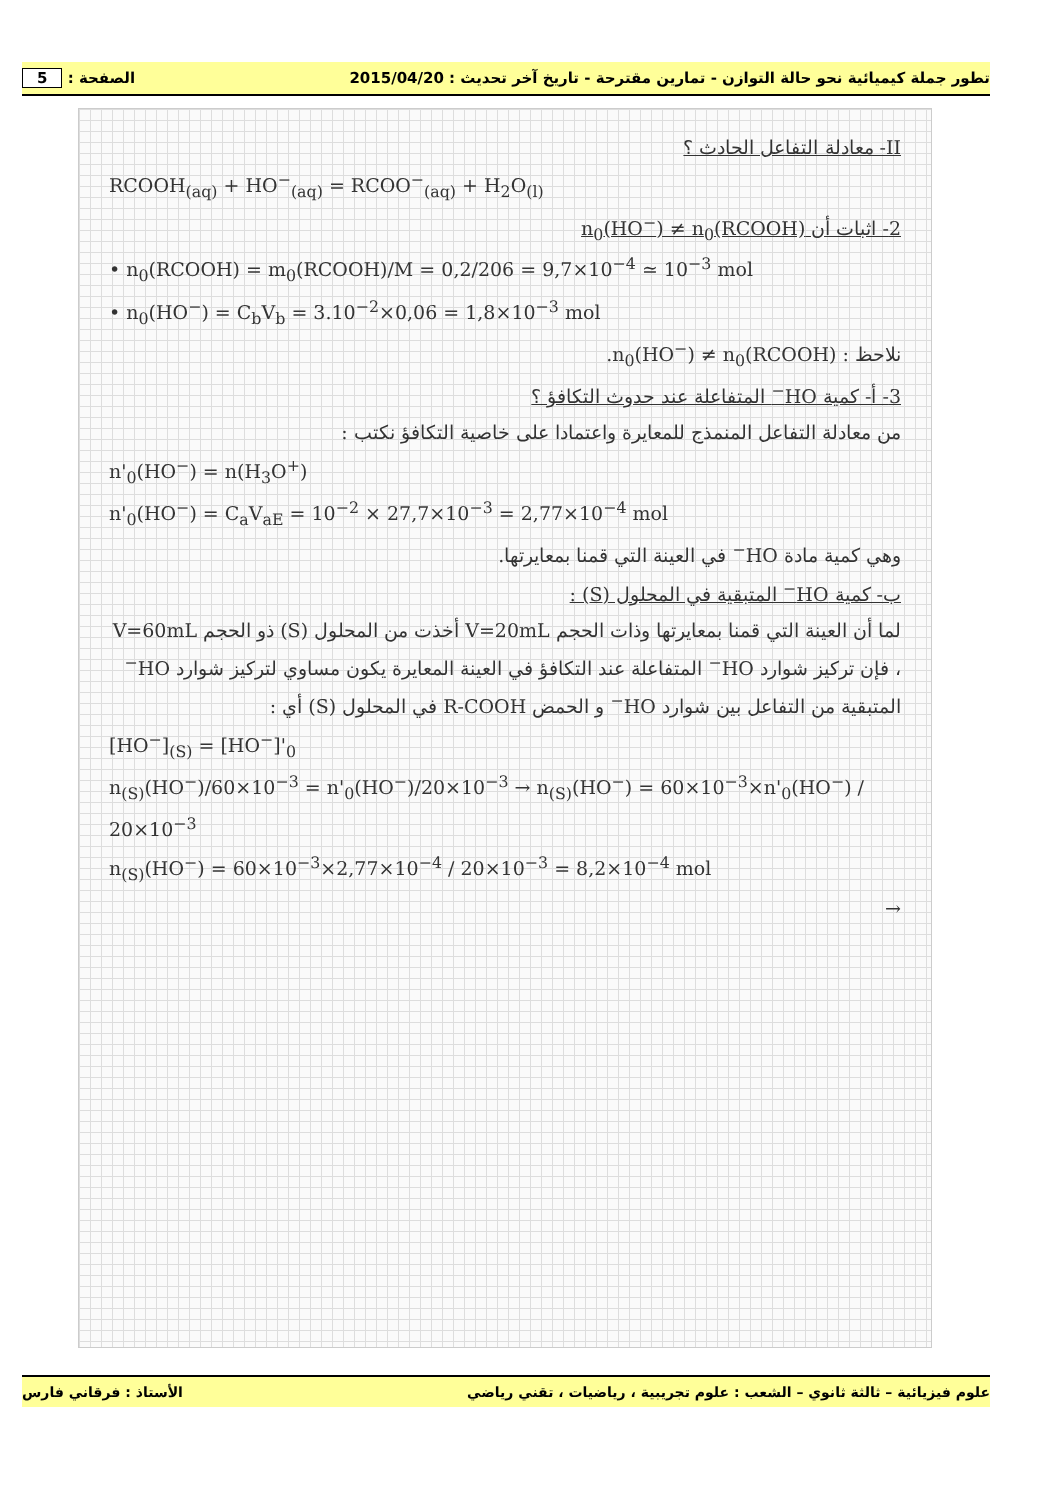تطور جملة كيميائية نحو حالة التوازن - تمارين مقترحة - تاريخ آخر تحديث : 2015/04/20 الصفحة : 5
II- معادلة التفاعل الحادث ؟
RCOOH<sub>(aq)</sub> + HO<sup>−</sup><sub>(aq)</sub> = RCOO<sup>−</sup><sub>(aq)</sub> + H<sub>2</sub>O<sub>(l)</sub>
2- اثبات أن n<sub>0</sub>(HO<sup>−</sup>) ≠ n<sub>0</sub>(RCOOH)
• n<sub>0</sub>(RCOOH) = m<sub>0</sub>(RCOOH)/M = 0,2/206 = 9,7×10<sup>−4</sup> ≃ 10<sup>−3</sup> mol
• n<sub>0</sub>(HO<sup>−</sup>) = C<sub>b</sub>V<sub>b</sub> = 3.10<sup>−2</sup>×0,06 = 1,8×10<sup>−3</sup> mol
نلاحظ : n<sub>0</sub>(HO<sup>−</sup>) ≠ n<sub>0</sub>(RCOOH).
3- أ- كمية HO<sup>−</sup> المتفاعلة عند حدوث التكافؤ ؟
من معادلة التفاعل المنمذج للمعايرة واعتمادا على خاصية التكافؤ نكتب :
n'<sub>0</sub>(HO<sup>−</sup>) = n(H<sub>3</sub>O<sup>+</sup>)
n'<sub>0</sub>(HO<sup>−</sup>) = C<sub>a</sub>V<sub>aE</sub> = 10<sup>−2</sup> × 27,7×10<sup>−3</sup> = 2,77×10<sup>−4</sup> mol
وهي كمية مادة HO<sup>−</sup> في العينة التي قمنا بمعايرتها.
ب- كمية HO<sup>−</sup> المتبقية في المحلول (S) :
لما أن العينة التي قمنا بمعايرتها وذات الحجم V=20mL أخذت من المحلول (S) ذو الحجم V=60mL ، فإن تركيز شوارد HO<sup>−</sup> المتفاعلة عند التكافؤ في العينة المعايرة يكون مساوي لتركيز شوارد HO<sup>−</sup> المتبقية من التفاعل بين شوارد HO<sup>−</sup> و الحمض R-COOH في المحلول (S) أي :
[HO<sup>−</sup>]<sub>(S)</sub> = [HO<sup>−</sup>]'<sub>0</sub>
n<sub>(S)</sub>(HO<sup>−</sup>)/60×10<sup>−3</sup> = n'<sub>0</sub>(HO<sup>−</sup>)/20×10<sup>−3</sup> → n<sub>(S)</sub>(HO<sup>−</sup>) = 60×10<sup>−3</sup>×n'<sub>0</sub>(HO<sup>−</sup>) / 20×10<sup>−3</sup>
n<sub>(S)</sub>(HO<sup>−</sup>) = 60×10<sup>−3</sup>×2,77×10<sup>−4</sup> / 20×10<sup>−3</sup> = 8,2×10<sup>−4</sup> mol
→
علوم فيزيائية – ثالثة ثانوي – الشعب : علوم تجريبية ، رياضيات ، تقني رياضي الأستاذ : فرقاني فارس